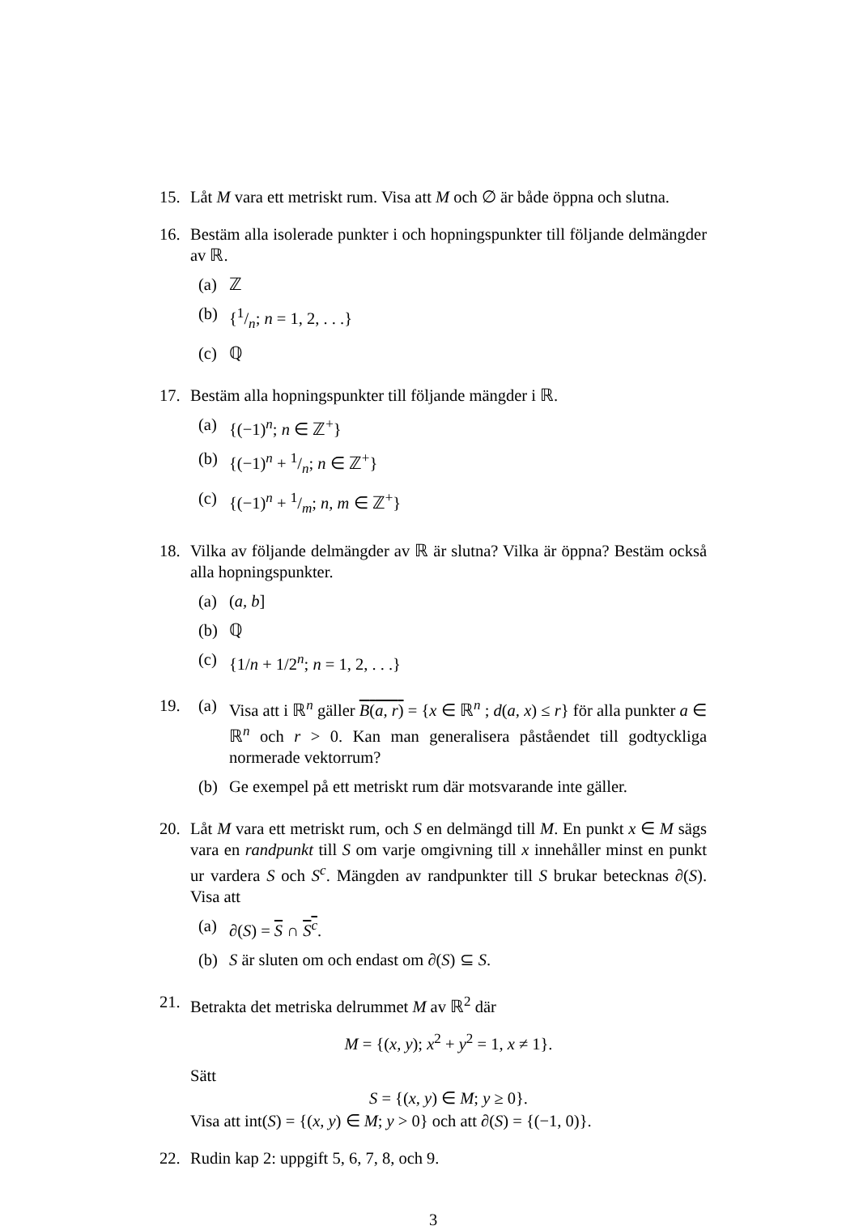15. Låt M vara ett metriskt rum. Visa att M och ∅ är både öppna och slutna.
16. Bestäm alla isolerade punkter i och hopningspunkter till följande delmängder av ℝ.
(a) ℤ
(b) {1/n; n = 1, 2, . . .}
(c) ℚ
17. Bestäm alla hopningspunkter till följande mängder i ℝ.
(a) {(−1)<sup>n</sup>; n ∈ ℤ<sup>+</sup>}
(b) {(−1)<sup>n</sup> + 1/n; n ∈ ℤ<sup>+</sup>}
(c) {(−1)<sup>n</sup> + 1/m; n, m ∈ ℤ<sup>+</sup>}
18. Vilka av följande delmängder av ℝ är slutna? Vilka är öppna? Bestäm också alla hopningspunkter.
(a) (a, b]
(b) ℚ
(c) {1/n + 1/2<sup>n</sup>; n = 1, 2, . . .}
19. (a) Visa att i ℝ<sup>n</sup> gäller B(a, r) = {x ∈ ℝ<sup>n</sup> ; d(a, x) ≤ r} för alla punkter a ∈ ℝ<sup>n</sup> och r > 0. Kan man generalisera påståendet till godtyckliga normerade vektorrum?
(b) Ge exempel på ett metriskt rum där motsvarande inte gäller.
20. Låt M vara ett metriskt rum, och S en delmängd till M. En punkt x ∈ M sägs vara en randpunkt till S om varje omgivning till x innehåller minst en punkt ur vardera S och S<sup>c</sup>. Mängden av randpunkter till S brukar betecknas ∂(S). Visa att
(a) ∂(S) = S ∩ S<sup>c</sup>.
(b) S är sluten om och endast om ∂(S) ⊆ S.
21. Betrakta det metriska delrummet M av ℝ<sup>2</sup> där
M = {(x, y); x<sup>2</sup> + y<sup>2</sup> = 1, x ≠ 1}.
Sätt
S = {(x, y) ∈ M; y ≥ 0}.
Visa att int(S) = {(x, y) ∈ M; y > 0} och att ∂(S) = {(−1, 0)}.
22. Rudin kap 2: uppgift 5, 6, 7, 8, och 9.
3